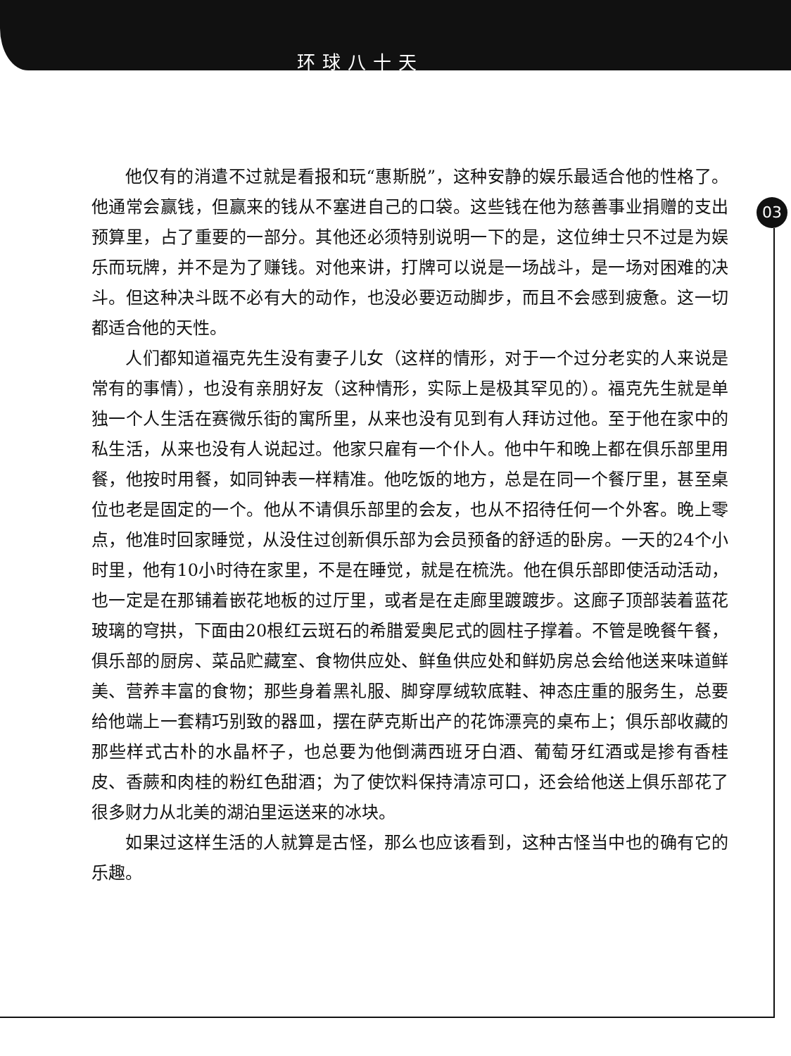环球八十天
03
他仅有的消遣不过就是看报和玩“惠斯脱”，这种安静的娱乐最适合他的性格了。他通常会赢钱，但赢来的钱从不塞进自己的口袋。这些钱在他为慈善事业捐赠的支出预算里，占了重要的一部分。其他还必须特别说明一下的是，这位绅士只不过是为娱乐而玩牌，并不是为了赚钱。对他来讲，打牌可以说是一场战斗，是一场对困难的决斗。但这种决斗既不必有大的动作，也没必要迈动脚步，而且不会感到疲惫。这一切都适合他的天性。
人们都知道福克先生没有妻子儿女（这样的情形，对于一个过分老实的人来说是常有的事情），也没有亲朋好友（这种情形，实际上是极其罕见的）。福克先生就是单独一个人生活在赛微乐街的寓所里，从来也没有见到有人拜访过他。至于他在家中的私生活，从来也没有人说起过。他家只雇有一个仆人。他中午和晚上都在俱乐部里用餐，他按时用餐，如同钟表一样精准。他吃饭的地方，总是在同一个餐厅里，甚至桌位也老是固定的一个。他从不请俱乐部里的会友，也从不招待任何一个外客。晚上零点，他准时回家睡觉，从没住过创新俱乐部为会员预备的舒适的卧房。一天的24个小时里，他有10小时待在家里，不是在睡觉，就是在梳洗。他在俱乐部即使活动活动，也一定是在那铺着嵌花地板的过厅里，或者是在走廊里踱踱步。这廊子顶部装着蓝花玻璃的穹拱，下面由20根红云斑石的希腊爱奥尼式的圆柱子撑着。不管是晚餐午餐，俱乐部的厨房、菜品贮藏室、食物供应处、鲜鱼供应处和鲜奶房总会给他送来味道鲜美、营养丰富的食物；那些身着黑礼服、脚穿厚绒软底鞋、神态庄重的服务生，总要给他端上一套精巧别致的器皿，摆在萨克斯出产的花饰漂亮的桌布上；俱乐部收藏的那些样式古朴的水晶杯子，也总要为他倒满西班牙白酒、葡萄牙红酒或是掺有香桂皮、香蕨和肉桂的粉红色甜酒；为了使饮料保持清凉可口，还会给他送上俱乐部花了很多财力从北美的湖泊里运送来的冰块。
如果过这样生活的人就算是古怪，那么也应该看到，这种古怪当中也的确有它的乐趣。